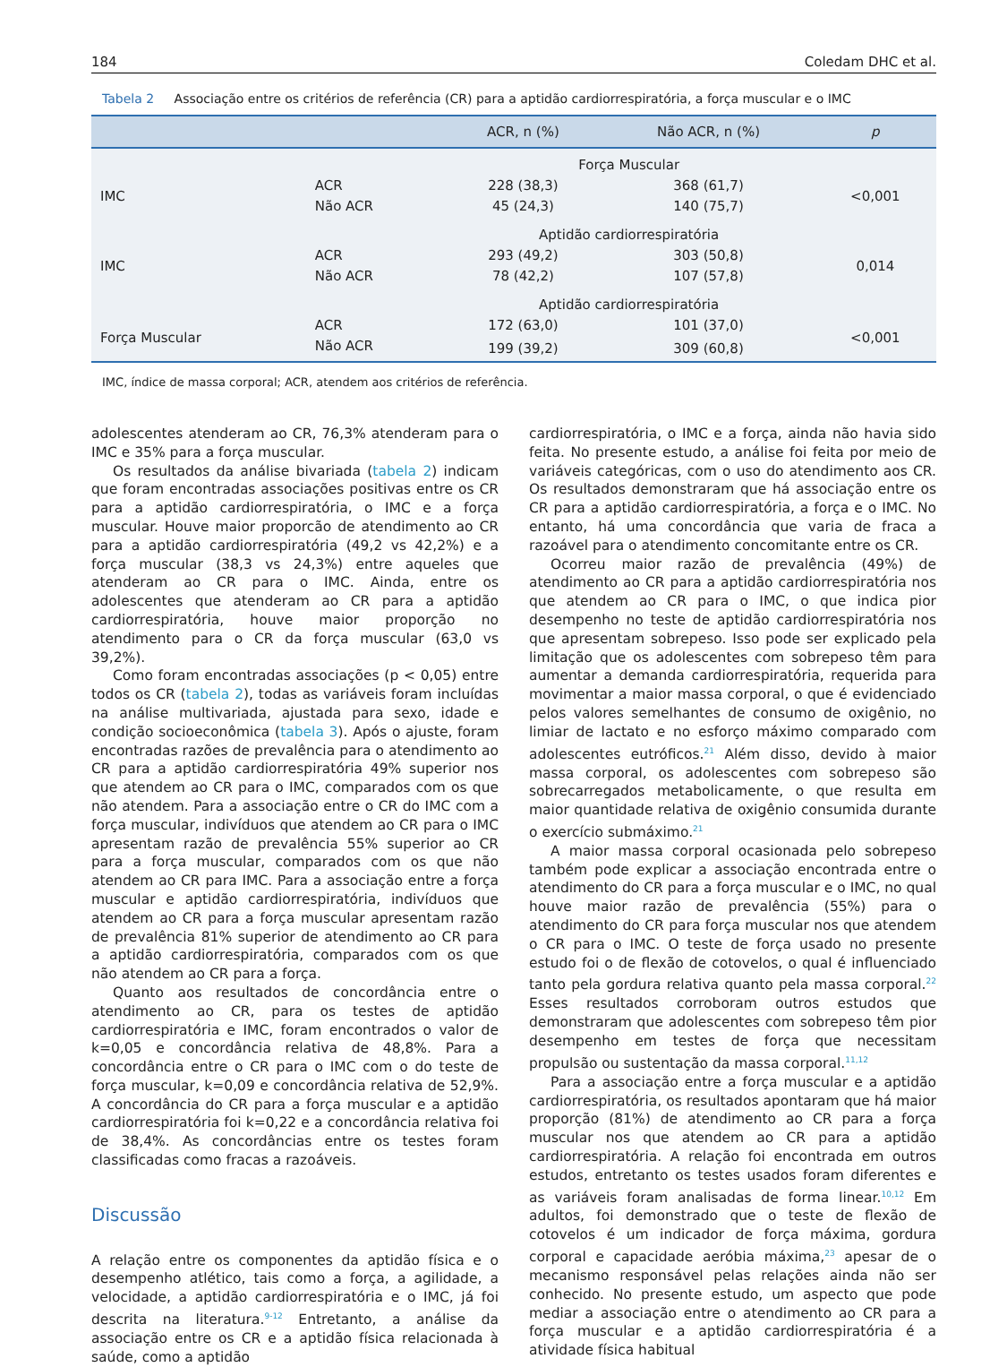184 Coledam DHC et al.
Tabela 2 Associação entre os critérios de referência (CR) para a aptidão cardiorrespiratória, a força muscular e o IMC
| | | ACR, n (%) | Não ACR, n (%) | p |
| --- | --- | --- | --- | --- |
| | | Força Muscular | | |
| IMC | ACR | 228 (38,3) | 368 (61,7) | <0,001 |
| | Não ACR | 45 (24,3) | 140 (75,7) | |
| | | Aptidão cardiorrespiratória | | |
| IMC | ACR | 293 (49,2) | 303 (50,8) | 0,014 |
| | Não ACR | 78 (42,2) | 107 (57,8) | |
| | | Aptidão cardiorrespiratória | | |
| Força Muscular | ACR | 172 (63,0) | 101 (37,0) | <0,001 |
| | Não ACR | 199 (39,2) | 309 (60,8) | |
IMC, índice de massa corporal; ACR, atendem aos critérios de referência.
adolescentes atenderam ao CR, 76,3% atenderam para o IMC e 35% para a força muscular.
Os resultados da análise bivariada (tabela 2) indicam que foram encontradas associações positivas entre os CR para a aptidão cardiorrespiratória, o IMC e a força muscular. Houve maior proporcão de atendimento ao CR para a aptidão cardiorrespiratória (49,2 vs 42,2%) e a força muscular (38,3 vs 24,3%) entre aqueles que atenderam ao CR para o IMC. Ainda, entre os adolescentes que atenderam ao CR para a aptidão cardiorrespiratória, houve maior proporção no atendimento para o CR da força muscular (63,0 vs 39,2%).
Como foram encontradas associações (p < 0,05) entre todos os CR (tabela 2), todas as variáveis foram incluídas na análise multivariada, ajustada para sexo, idade e condição socioeconômica (tabela 3). Após o ajuste, foram encontradas razões de prevalência para o atendimento ao CR para a aptidão cardiorrespiratória 49% superior nos que atendem ao CR para o IMC, comparados com os que não atendem. Para a associação entre o CR do IMC com a força muscular, indivíduos que atendem ao CR para o IMC apresentam razão de prevalência 55% superior ao CR para a força muscular, comparados com os que não atendem ao CR para IMC. Para a associação entre a força muscular e aptidão cardiorrespiratória, indivíduos que atendem ao CR para a força muscular apresentam razão de prevalência 81% superior de atendimento ao CR para a aptidão cardiorrespiratória, comparados com os que não atendem ao CR para a força.
Quanto aos resultados de concordância entre o atendimento ao CR, para os testes de aptidão cardiorrespiratória e IMC, foram encontrados o valor de k=0,05 e concordância relativa de 48,8%. Para a concordância entre o CR para o IMC com o do teste de força muscular, k=0,09 e concordância relativa de 52,9%. A concordância do CR para a força muscular e a aptidão cardiorrespiratória foi k=0,22 e a concordância relativa foi de 38,4%. As concordâncias entre os testes foram classificadas como fracas a razoáveis.
Discussão
A relação entre os componentes da aptidão física e o desempenho atlético, tais como a força, a agilidade, a velocidade, a aptidão cardiorrespiratória e o IMC, já foi descrita na literatura.<sup>9-12</sup> Entretanto, a análise da associação entre os CR e a aptidão física relacionada à saúde, como a aptidão
cardiorrespiratória, o IMC e a força, ainda não havia sido feita. No presente estudo, a análise foi feita por meio de variáveis categóricas, com o uso do atendimento aos CR. Os resultados demonstraram que há associação entre os CR para a aptidão cardiorrespiratória, a força e o IMC. No entanto, há uma concordância que varia de fraca a razoável para o atendimento concomitante entre os CR.
Ocorreu maior razão de prevalência (49%) de atendimento ao CR para a aptidão cardiorrespiratória nos que atendem ao CR para o IMC, o que indica pior desempenho no teste de aptidão cardiorrespiratória nos que apresentam sobrepeso. Isso pode ser explicado pela limitação que os adolescentes com sobrepeso têm para aumentar a demanda cardiorrespiratória, requerida para movimentar a maior massa corporal, o que é evidenciado pelos valores semelhantes de consumo de oxigênio, no limiar de lactato e no esforço máximo comparado com adolescentes eutróficos.<sup>21</sup> Além disso, devido à maior massa corporal, os adolescentes com sobrepeso são sobrecarregados metabolicamente, o que resulta em maior quantidade relativa de oxigênio consumida durante o exercício submáximo.<sup>21</sup>
A maior massa corporal ocasionada pelo sobrepeso também pode explicar a associação encontrada entre o atendimento do CR para a força muscular e o IMC, no qual houve maior razão de prevalência (55%) para o atendimento do CR para força muscular nos que atendem o CR para o IMC. O teste de força usado no presente estudo foi o de flexão de cotovelos, o qual é influenciado tanto pela gordura relativa quanto pela massa corporal.<sup>22</sup> Esses resultados corroboram outros estudos que demonstraram que adolescentes com sobrepeso têm pior desempenho em testes de força que necessitam propulsão ou sustentação da massa corporal.<sup>11,12</sup>
Para a associação entre a força muscular e a aptidão cardiorrespiratória, os resultados apontaram que há maior proporção (81%) de atendimento ao CR para a força muscular nos que atendem ao CR para a aptidão cardiorrespiratória. A relação foi encontrada em outros estudos, entretanto os testes usados foram diferentes e as variáveis foram analisadas de forma linear.<sup>10,12</sup> Em adultos, foi demonstrado que o teste de flexão de cotovelos é um indicador de força máxima, gordura corporal e capacidade aeróbia máxima,<sup>23</sup> apesar de o mecanismo responsável pelas relações ainda não ser conhecido. No presente estudo, um aspecto que pode mediar a associação entre o atendimento ao CR para a força muscular e a aptidão cardiorrespiratória é a atividade física habitual